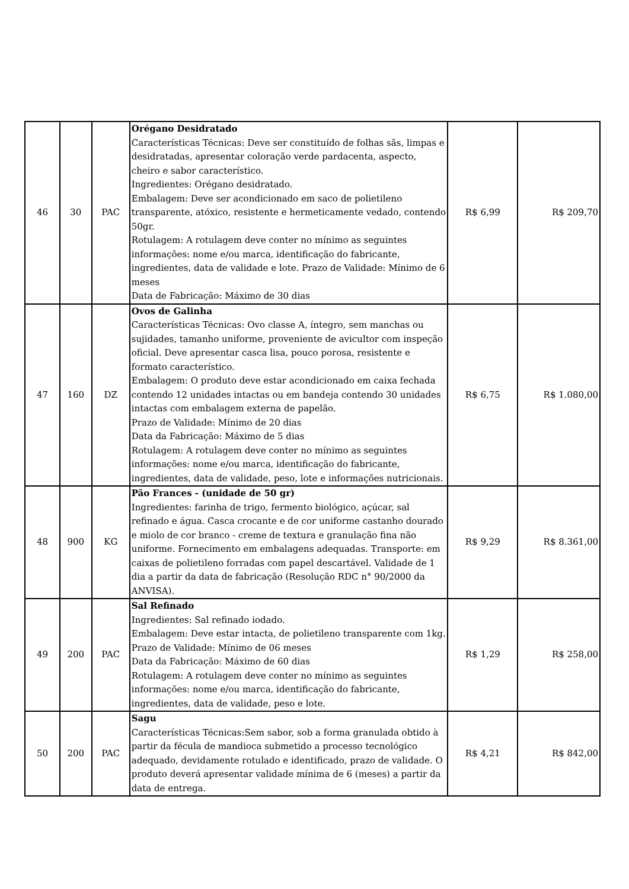| 46 | 30 | PAC | Orégano Desidratado Características Técnicas: Deve ser constituído de folhas sãs, limpas e desidratadas, apresentar coloração verde pardacenta, aspecto, cheiro e sabor característico. Ingredientes: Orégano desidratado. Embalagem: Deve ser acondicionado em saco de polietileno transparente, atóxico, resistente e hermeticamente vedado, contendo 50gr. Rotulagem: A rotulagem deve conter no mínimo as seguintes informações: nome e/ou marca, identificação do fabricante, ingredientes, data de validade e lote. Prazo de Validade: Mínimo de 6 meses Data de Fabricação: Máximo de 30 dias | R$ 6,99 | R$ 209,70 |
| 47 | 160 | DZ | Ovos de Galinha Características Técnicas: Ovo classe A, íntegro, sem manchas ou sujidades, tamanho uniforme, proveniente de avicultor com inspeção oficial. Deve apresentar casca lisa, pouco porosa, resistente e formato característico. Embalagem: O produto deve estar acondicionado em caixa fechada contendo 12 unidades intactas ou em bandeja contendo 30 unidades intactas com embalagem externa de papelão. Prazo de Validade: Mínimo de 20 dias Data da Fabricação: Máximo de 5 dias Rotulagem: A rotulagem deve conter no mínimo as seguintes informações: nome e/ou marca, identificação do fabricante, ingredientes, data de validade, peso, lote e informações nutricionais. | R$ 6,75 | R$ 1.080,00 |
| 48 | 900 | KG | Pão Frances - (unidade de 50 gr) Ingredientes: farinha de trigo, fermento biológico, açúcar, sal refinado e água. Casca crocante e de cor uniforme castanho dourado e miolo de cor branco - creme de textura e granulação fina não uniforme. Fornecimento em embalagens adequadas. Transporte: em caixas de polietileno forradas com papel descartável. Validade de 1 dia a partir da data de fabricação (Resolução RDC n° 90/2000 da ANVISA). | R$ 9,29 | R$ 8.361,00 |
| 49 | 200 | PAC | Sal Refinado Ingredientes: Sal refinado iodado. Embalagem: Deve estar intacta, de polietileno transparente com 1kg. Prazo de Validade: Mínimo de 06 meses Data da Fabricação: Máximo de 60 dias Rotulagem: A rotulagem deve conter no mínimo as seguintes informações: nome e/ou marca, identificação do fabricante, ingredientes, data de validade, peso e lote. | R$ 1,29 | R$ 258,00 |
| 50 | 200 | PAC | Sagu Características Técnicas:Sem sabor, sob a forma granulada obtido à partir da fécula de mandioca submetido a processo tecnológico adequado, devidamente rotulado e identificado, prazo de validade. O produto deverá apresentar validade mínima de 6 (meses) a partir da data de entrega. | R$ 4,21 | R$ 842,00 |